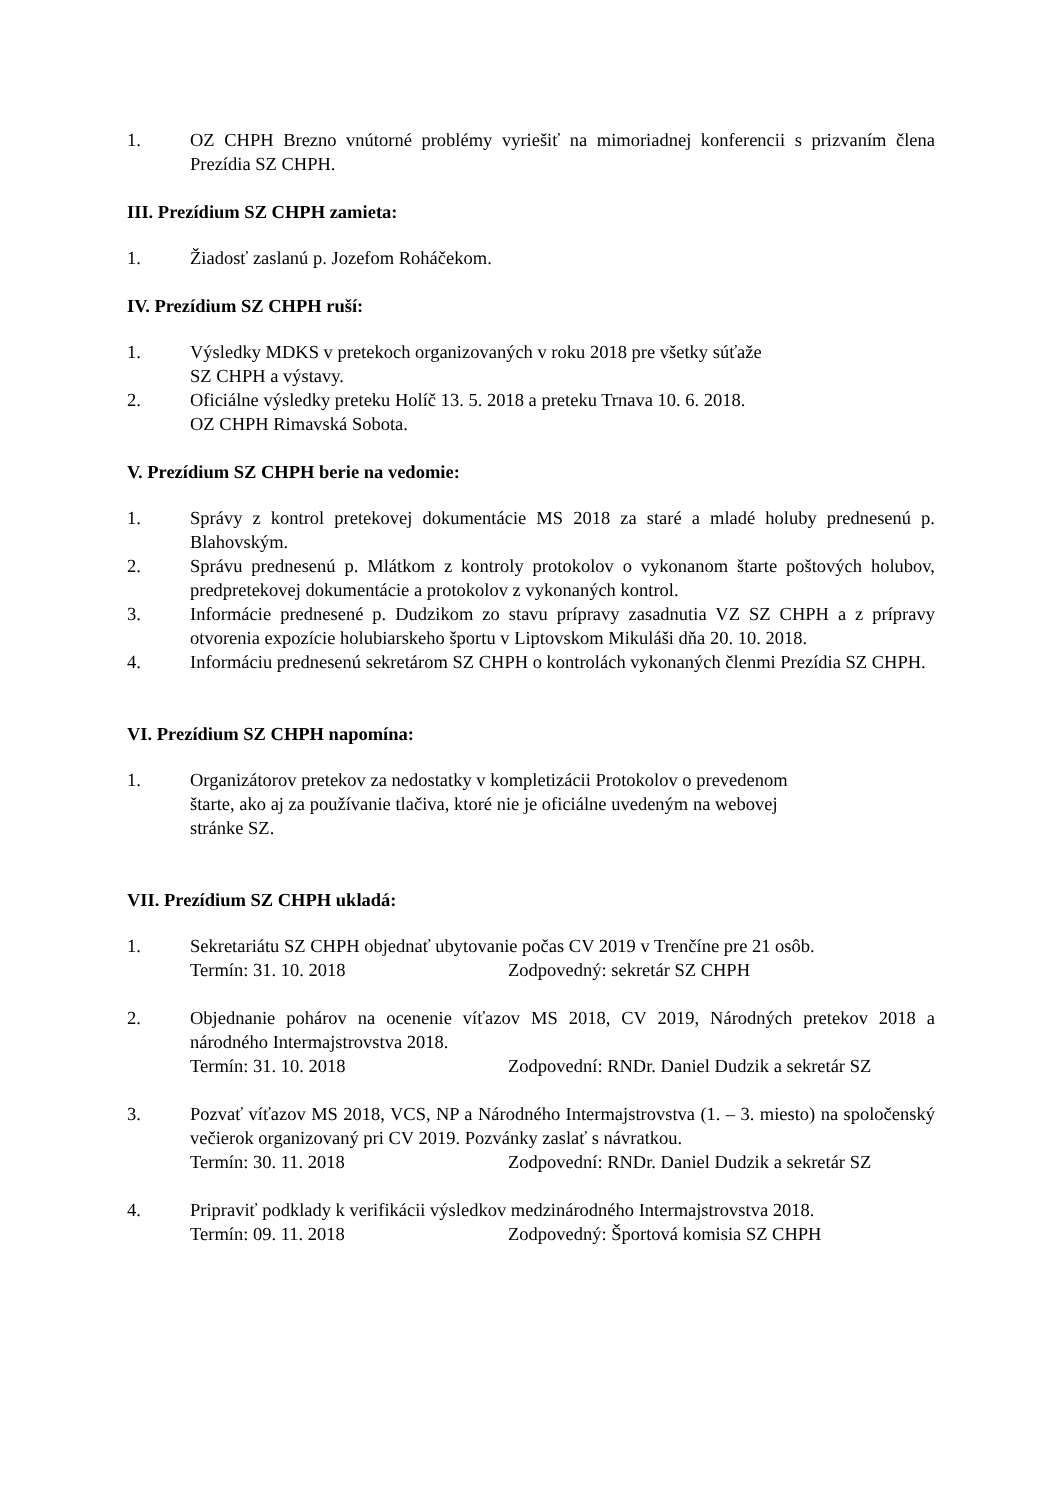1. OZ CHPH Brezno vnútorné problémy vyriešiť na mimoriadnej konferencii s prizvaním člena Prezídia SZ CHPH.
III. Prezídium SZ CHPH zamieta:
1. Žiadosť zaslanú p. Jozefom Roháčekom.
IV. Prezídium SZ CHPH ruší:
1. Výsledky MDKS v pretekoch organizovaných v roku 2018 pre všetky súťaže
SZ CHPH a výstavy.
2. Oficiálne výsledky preteku Holíč 13. 5. 2018 a preteku Trnava 10. 6. 2018.
OZ CHPH Rimavská Sobota.
V. Prezídium SZ CHPH berie na vedomie:
1. Správy z kontrol pretekovej dokumentácie MS 2018 za staré a mladé holuby prednesenú p. Blahovským.
2. Správu prednesenú p. Mlátkom z kontroly protokolov o vykonanom štarte poštových holubov, predpretekovej dokumentácie a protokolov z vykonaných kontrol.
3. Informácie prednesené p. Dudzikom zo stavu prípravy zasadnutia VZ SZ CHPH a z prípravy otvorenia expozície holubiarskeho športu v Liptovskom Mikuláši dňa 20. 10. 2018.
4. Informáciu prednesenú sekretárom SZ CHPH o kontrolách vykonaných členmi Prezídia SZ CHPH.
VI. Prezídium SZ CHPH napomína:
1. Organizátorov pretekov za nedostatky v kompletizácii Protokolov o prevedenom
štarte, ako aj za používanie tlačiva, ktoré nie je oficiálne uvedeným na webovej
stránke SZ.
VII. Prezídium SZ CHPH ukladá:
1. Sekretariátu SZ CHPH objednať ubytovanie počas CV 2019 v Trenčíne pre 21 osôb.
Termín: 31. 10. 2018 Zodpovedný: sekretár SZ CHPH
2. Objednanie pohárov na ocenenie víťazov MS 2018, CV 2019, Národných pretekov 2018 a národného Intermajstrovstva 2018.
Termín: 31. 10. 2018 Zodpovední: RNDr. Daniel Dudzik a sekretár SZ
3. Pozvať víťazov MS 2018, VCS, NP a Národného Intermajstrovstva (1. – 3. miesto) na spoločenský večierok organizovaný pri CV 2019. Pozvánky zaslať s návratkou.
Termín: 30. 11. 2018 Zodpovední: RNDr. Daniel Dudzik a sekretár SZ
4. Pripraviť podklady k verifikácii výsledkov medzinárodného Intermajstrovstva 2018.
Termín: 09. 11. 2018 Zodpovedný: Športová komisia SZ CHPH